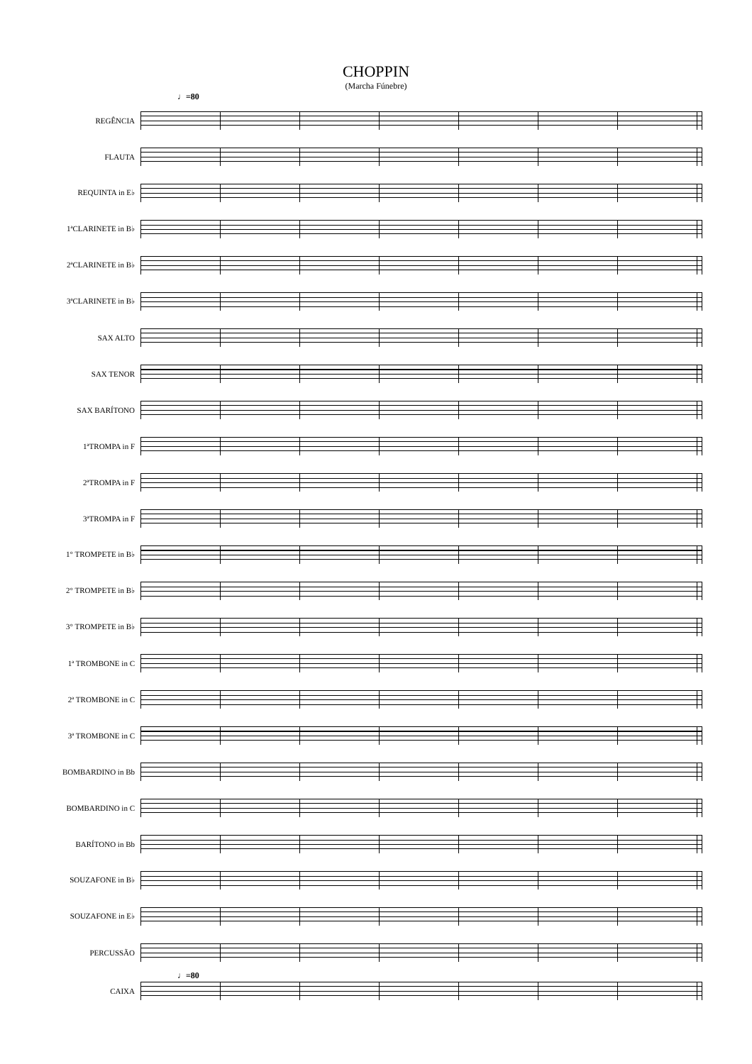CHOPPIN
(Marcha Fúnebre)
♩=80
REGÊNCIA
FLAUTA
REQUINTA in E♭
1ªCLARINETE in B♭
2ªCLARINETE in B♭
3ªCLARINETE in B♭
SAX ALTO
SAX TENOR
SAX BARÍTONO
1ªTROMPA in F
2ªTROMPA in F
3ªTROMPA in F
1° TROMPETE in B♭
2° TROMPETE in B♭
3° TROMPETE in B♭
1ª TROMBONE in C
2ª TROMBONE in C
3ª TROMBONE in C
BOMBARDINO in Bb
BOMBARDINO in C
BARÍTONO in Bb
SOUZAFONE in B♭
SOUZAFONE in E♭
PERCUSSÃO
♩=80
CAIXA